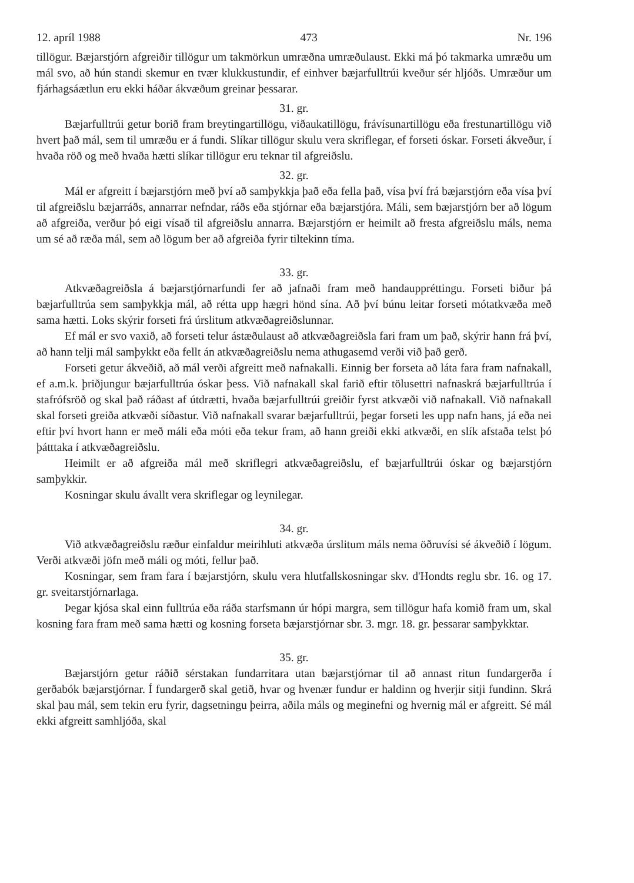12. apríl 1988 473 Nr. 196
tillögur. Bæjarstjórn afgreiðir tillögur um takmörkun umræðna umræðulaust. Ekki má þó takmarka umræðu um mál svo, að hún standi skemur en tvær klukkustundir, ef einhver bæjarfulltrúi kveður sér hljóðs. Umræður um fjárhagsáætlun eru ekki háðar ákvæðum greinar þessarar.
31. gr.
Bæjarfulltrúi getur borið fram breytingartillögu, viðaukatillögu, frávísunartillögu eða frestunartillögu við hvert það mál, sem til umræðu er á fundi. Slíkar tillögur skulu vera skriflegar, ef forseti óskar. Forseti ákveður, í hvaða röð og með hvaða hætti slíkar tillögur eru teknar til afgreiðslu.
32. gr.
Mál er afgreitt í bæjarstjórn með því að samþykkja það eða fella það, vísa því frá bæjarstjórn eða vísa því til afgreiðslu bæjarráðs, annarrar nefndar, ráðs eða stjórnar eða bæjarstjóra. Máli, sem bæjarstjórn ber að lögum að afgreiða, verður þó eigi vísað til afgreiðslu annarra. Bæjarstjórn er heimilt að fresta afgreiðslu máls, nema um sé að ræða mál, sem að lögum ber að afgreiða fyrir tiltekinn tíma.
33. gr.
Atkvæðagreiðsla á bæjarstjórnarfundi fer að jafnaði fram með handauppréttingu. Forseti biður þá bæjarfulltrúa sem samþykkja mál, að rétta upp hægri hönd sína. Að því búnu leitar forseti mótatkvæða með sama hætti. Loks skýrir forseti frá úrslitum atkvæðagreiðslunnar.
Ef mál er svo vaxið, að forseti telur ástæðulaust að atkvæðagreiðsla fari fram um það, skýrir hann frá því, að hann telji mál samþykkt eða fellt án atkvæðagreiðslu nema athugasemd verði við það gerð.
Forseti getur ákveðið, að mál verði afgreitt með nafnakalli. Einnig ber forseta að láta fara fram nafnakall, ef a.m.k. þriðjungur bæjarfulltrúa óskar þess. Við nafnakall skal farið eftir tölusettri nafnaskrá bæjarfulltrúa í stafrófsröð og skal það ráðast af útdrætti, hvaða bæjarfulltrúi greiðir fyrst atkvæði við nafnakall. Við nafnakall skal forseti greiða atkvæði síðastur. Við nafnakall svarar bæjarfulltrúi, þegar forseti les upp nafn hans, já eða nei eftir því hvort hann er með máli eða móti eða tekur fram, að hann greiði ekki atkvæði, en slík afstaða telst þó þátttaka í atkvæðagreiðslu.
Heimilt er að afgreiða mál með skriflegri atkvæðagreiðslu, ef bæjarfulltrúi óskar og bæjarstjórn samþykkir.
Kosningar skulu ávallt vera skriflegar og leynilegar.
34. gr.
Við atkvæðagreiðslu ræður einfaldur meirihluti atkvæða úrslitum máls nema öðruvísi sé ákveðið í lögum. Verði atkvæði jöfn með máli og móti, fellur það.
Kosningar, sem fram fara í bæjarstjórn, skulu vera hlutfallskosningar skv. d'Hondts reglu sbr. 16. og 17. gr. sveitarstjórnarlaga.
Þegar kjósa skal einn fulltrúa eða ráða starfsmann úr hópi margra, sem tillögur hafa komið fram um, skal kosning fara fram með sama hætti og kosning forseta bæjarstjórnar sbr. 3. mgr. 18. gr. þessarar samþykktar.
35. gr.
Bæjarstjórn getur ráðið sérstakan fundarritara utan bæjarstjórnar til að annast ritun fundargerða í gerðabók bæjarstjórnar. Í fundargerð skal getið, hvar og hvenær fundur er haldinn og hverjir sitji fundinn. Skrá skal þau mál, sem tekin eru fyrir, dagsetningu þeirra, aðila máls og meginefni og hvernig mál er afgreitt. Sé mál ekki afgreitt samhljóða, skal